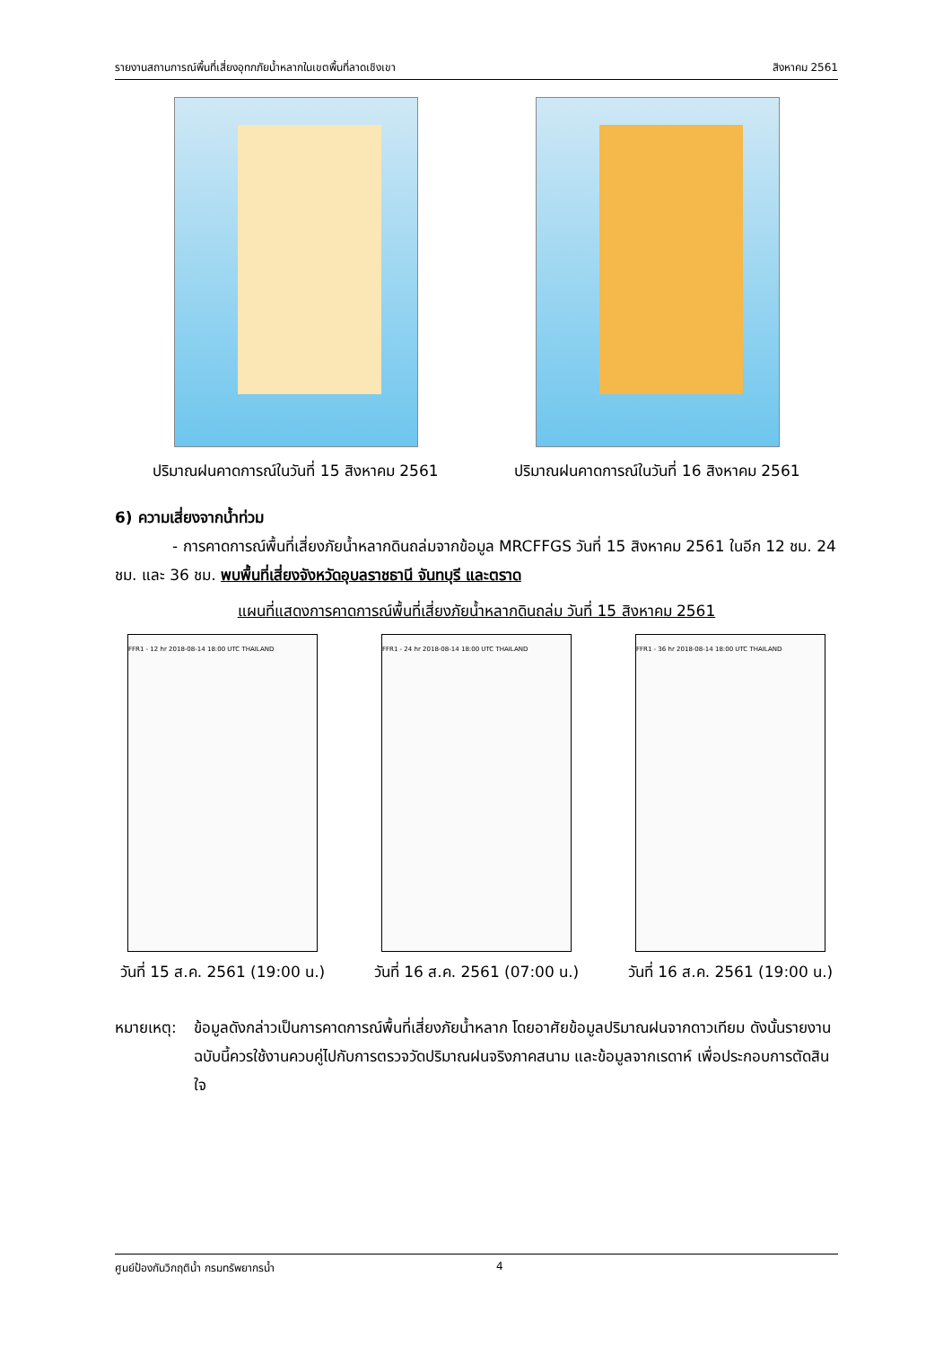รายงานสถานการณ์พื้นที่เสี่ยงอุทกภัยน้ำหลากในเขตพื้นที่ลาดเชิงเขา สิงหาคม 2561
ปริมาณฝนคาดการณ์ในวันที่ 15 สิงหาคม 2561 ปริมาณฝนคาดการณ์ในวันที่ 16 สิงหาคม 2561
6) ความเสี่ยงจากน้ำท่วม
- การคาดการณ์พื้นที่เสี่ยงภัยน้ำหลากดินถล่มจากข้อมูล MRCFFGS วันที่ 15 สิงหาคม 2561 ในอีก 12 ชม. 24 ชม. และ 36 ชม. พบพื้นที่เสี่ยงจังหวัดอุบลราชธานี จันทบุรี และตราด
แผนที่แสดงการคาดการณ์พื้นที่เสี่ยงภัยน้ำหลากดินถล่ม วันที่ 15 สิงหาคม 2561
FFR1 - 12 hr 2018-08-14 18:00 UTC THAILAND
วันที่ 15 ส.ค. 2561 (19:00 น.)
FFR1 - 24 hr 2018-08-14 18:00 UTC THAILAND
วันที่ 16 ส.ค. 2561 (07:00 น.)
FFR1 - 36 hr 2018-08-14 18:00 UTC THAILAND
วันที่ 16 ส.ค. 2561 (19:00 น.)
หมายเหตุ:
ข้อมูลดังกล่าวเป็นการคาดการณ์พื้นที่เสี่ยงภัยน้ำหลาก โดยอาศัยข้อมูลปริมาณฝนจากดาวเทียม ดังนั้นรายงานฉบับนี้ควรใช้งานควบคู่ไปกับการตรวจวัดปริมาณฝนจริงภาคสนาม และข้อมูลจากเรดาห์ เพื่อประกอบการตัดสินใจ
ศูนย์ป้องกันวิกฤติน้ำ กรมทรัพยากรน้ำ 4